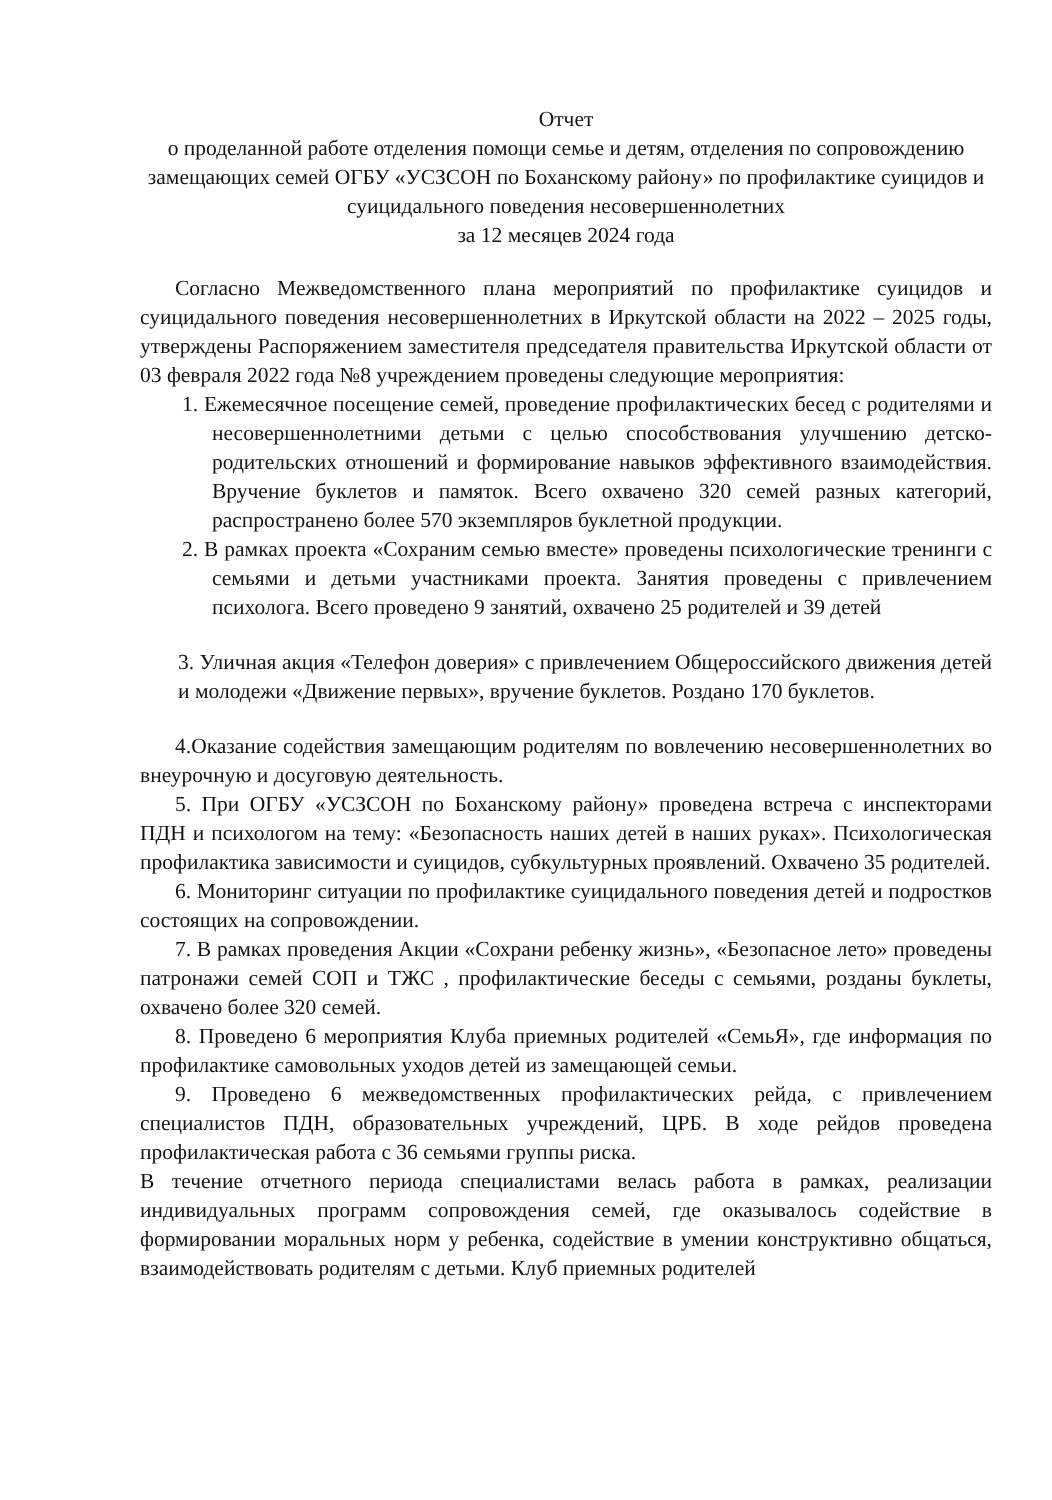Отчет
о проделанной работе отделения помощи семье и детям, отделения по сопровождению замещающих семей ОГБУ «УСЗСОН по Боханскому району» по профилактике суицидов и суицидального поведения несовершеннолетних
за 12 месяцев 2024 года
Согласно Межведомственного плана мероприятий по профилактике суицидов и суицидального поведения несовершеннолетних в Иркутской области на 2022 – 2025 годы, утверждены Распоряжением заместителя председателя правительства Иркутской области от 03 февраля 2022 года №8 учреждением проведены следующие мероприятия:
1. Ежемесячное посещение семей, проведение профилактических бесед с родителями и несовершеннолетними детьми с целью способствования улучшению детско-родительских отношений и формирование навыков эффективного взаимодействия. Вручение буклетов и памяток. Всего охвачено 320 семей разных категорий, распространено более 570 экземпляров буклетной продукции.
2. В рамках проекта «Сохраним семью вместе» проведены психологические тренинги с семьями и детьми участниками проекта. Занятия проведены с привлечением психолога. Всего проведено 9 занятий, охвачено 25 родителей и 39 детей
3. Уличная акция «Телефон доверия» с привлечением Общероссийского движения детей и молодежи «Движение первых», вручение буклетов. Роздано 170 буклетов.
4.Оказание содействия замещающим родителям по вовлечению несовершеннолетних во внеурочную и досуговую деятельность.
5. При ОГБУ «УСЗСОН по Боханскому району» проведена встреча с инспекторами ПДН и психологом на тему: «Безопасность наших детей в наших руках». Психологическая профилактика зависимости и суицидов, субкультурных проявлений. Охвачено 35 родителей.
6. Мониторинг ситуации по профилактике суицидального поведения детей и подростков состоящих на сопровождении.
7. В рамках проведения Акции «Сохрани ребенку жизнь», «Безопасное лето» проведены патронажи семей СОП и ТЖС , профилактические беседы с семьями, розданы буклеты, охвачено более 320 семей.
8. Проведено 6 мероприятия Клуба приемных родителей «СемьЯ», где информация по профилактике самовольных уходов детей из замещающей семьи.
9. Проведено 6 межведомственных профилактических рейда, с привлечением специалистов ПДН, образовательных учреждений, ЦРБ. В ходе рейдов проведена профилактическая работа с 36 семьями группы риска.
В течение отчетного периода специалистами велась работа в рамках, реализации индивидуальных программ сопровождения семей, где оказывалось содействие в формировании моральных норм у ребенка, содействие в умении конструктивно общаться, взаимодействовать родителям с детьми. Клуб приемных родителей